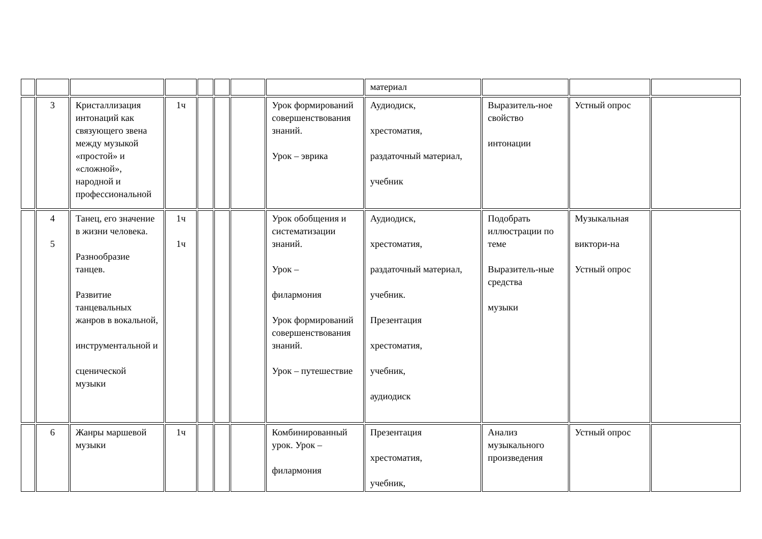| | | | | | | | | материал | | | |
| | 3 | Кристаллизация интонаций как связующего звена между музыкой «простой» и «сложной», народной и профессиональной | 1ч | | | | Урок формирований совершенствования знаний. Урок – эврика | Аудиодиск, хрестоматия, раздаточный материал, учебник | Выразитель-ное свойство интонации | Устный опрос | |
| | 4 5 | Танец, его значение в жизни человека. Разнообразие танцев. Развитие танцевальных жанров в вокальной, инструментальной и сценической музыки | 1ч 1ч | | | | Урок обобщения и систематизации знаний. Урок – филармония Урок формирований совершенствования знаний. Урок – путешествие | Аудиодиск, хрестоматия, раздаточный материал, учебник. Презентация хрестоматия, учебник, аудиодиск | Подобрать иллюстрации по теме Выразитель-ные средства музыки | Музыкальная виктори-на Устный опрос | |
| | 6 | Жанры маршевой музыки | 1ч | | | | Комбинированный урок. Урок – филармония | Презентация хрестоматия, учебник, | Анализ музыкального произведения | Устный опрос | |